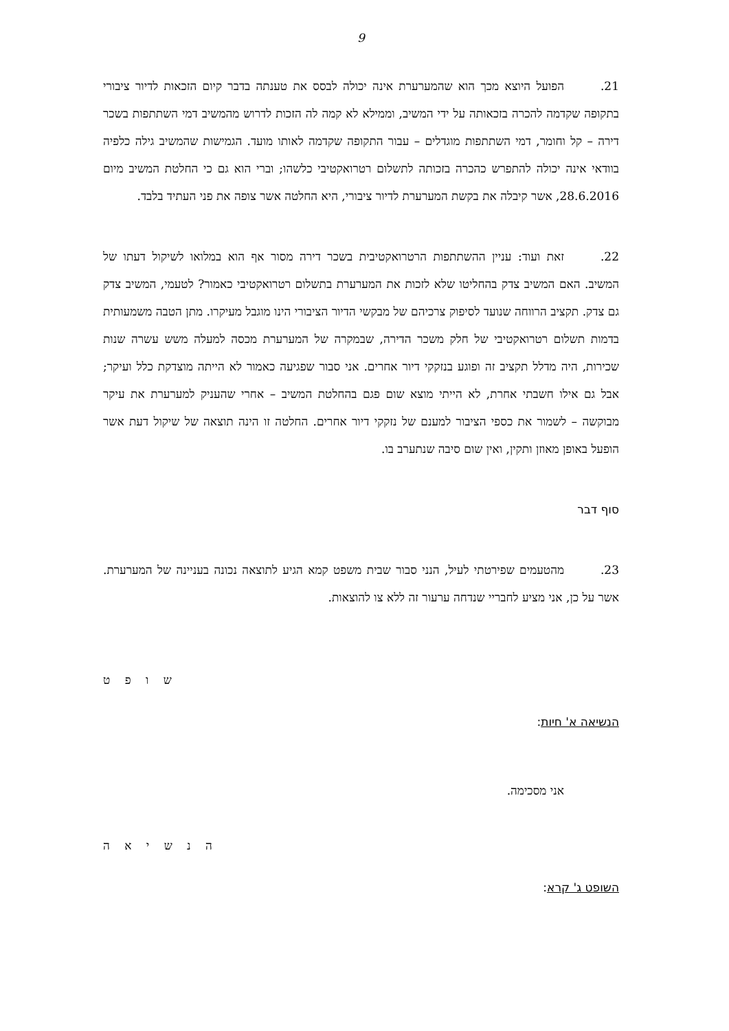9
21. הפועל היוצא מכך הוא שהמערערת אינה יכולה לבסס את טענתה בדבר קיום הזכאות לדיור ציבורי בתקופה שקדמה להכרה בזכאותה על ידי המשיב, וממילא לא קמה לה הזכות לדרוש מהמשיב דמי השתתפות בשכר דירה – קל וחומר, דמי השתתפות מוגדלים – עבור התקופה שקדמה לאותו מועד. הגמישות שהמשיב גילה כלפיה בוודאי אינה יכולה להתפרש כהכרה בזכותה לתשלום רטרואקטיבי כלשהו; וברי הוא גם כי החלטת המשיב מיום 28.6.2016, אשר קיבלה את בקשת המערערת לדיור ציבורי, היא החלטה אשר צופה את פני העתיד בלבד.
22. זאת ועוד: עניין ההשתתפות הרטרואקטיבית בשכר דירה מסור אף הוא במלואו לשיקול דעתו של המשיב. האם המשיב צדק בהחליטו שלא לזכות את המערערת בתשלום רטרואקטיבי כאמור? לטעמי, המשיב צדק גם צדק. תקציב הרווחה שנועד לסיפוק צרכיהם של מבקשי הדיור הציבורי הינו מוגבל מעיקרו. מתן הטבה משמעותית בדמות תשלום רטרואקטיבי של חלק משכר הדירה, שבמקרה של המערערת מכסה למעלה משש עשרה שנות שכירות, היה מדלל תקציב זה ופוגע בנזקקי דיור אחרים. אני סבור שפגיעה כאמור לא הייתה מוצדקת כלל ועיקר; אבל גם אילו חשבתי אחרת, לא הייתי מוצא שום פגם בהחלטת המשיב – אחרי שהעניק למערערת את עיקר מבוקשה – לשמור את כספי הציבור למענם של נזקקי דיור אחרים. החלטה זו הינה תוצאה של שיקול דעת אשר הופעל באופן מאוזן ותקין, ואין שום סיבה שנתערב בו.
סוף דבר
23. מהטעמים שפירטתי לעיל, הנני סבור שבית משפט קמא הגיע לתוצאה נכונה בעניינה של המערערת. אשר על כן, אני מציע לחבריי שנדחה ערעור זה ללא צו להוצאות.
ש ו פ ט
הנשיאה א' חיות:
אני מסכימה.
ה נ ש י א ה
השופט ג' קרא: